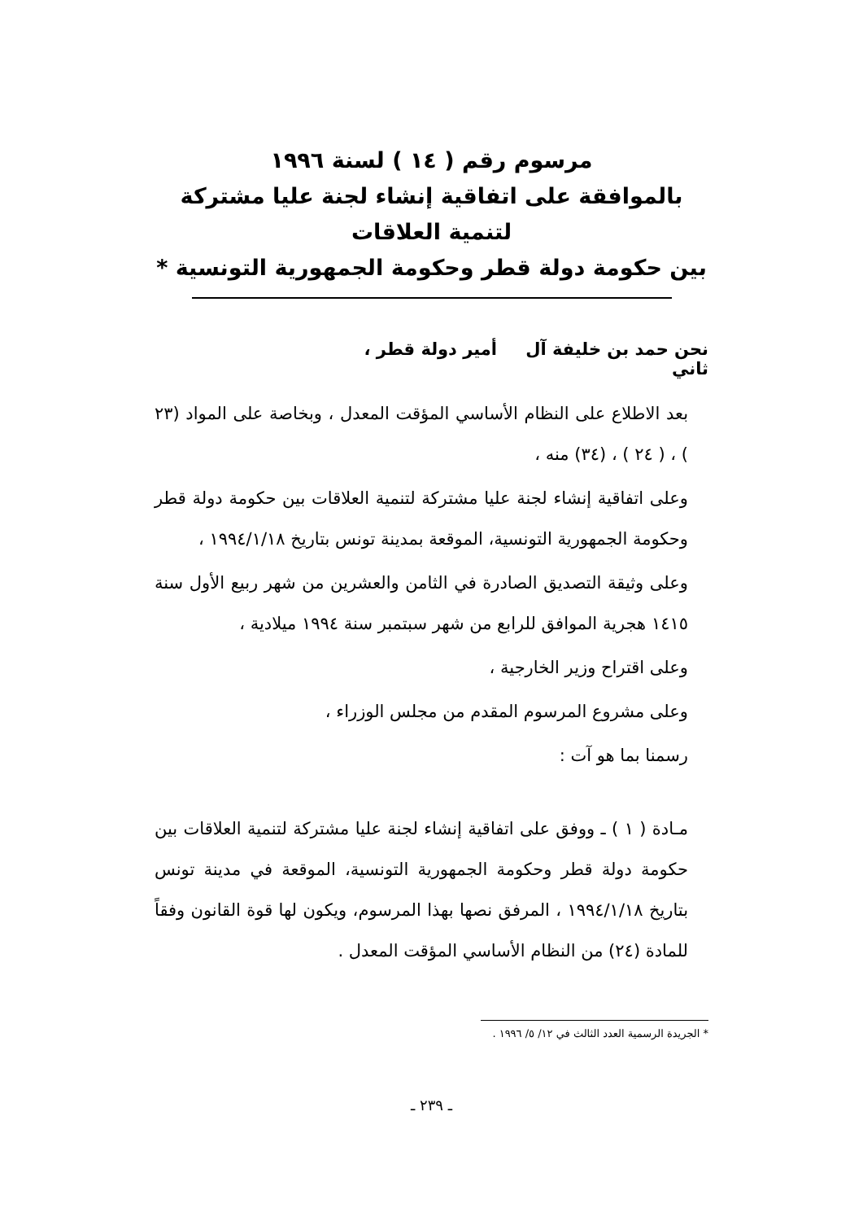مرسوم رقم ( ١٤ ) لسنة ١٩٩٦
بالموافقة على اتفاقية إنشاء لجنة عليا مشتركة لتنمية العلاقات
بين حكومة دولة قطر وحكومة الجمهورية التونسية *
نحن حمد بن خليفة آل ثاني أمير دولة قطر ،
بعد الاطلاع على النظام الأساسي المؤقت المعدل ، وبخاصة على المواد (٢٣ ) ، ( ٢٤ ) ، (٣٤) منه ،
وعلى اتفاقية إنشاء لجنة عليا مشتركة لتنمية العلاقات بين حكومة دولة قطر وحكومة الجمهورية التونسية، الموقعة بمدينة تونس بتاريخ ١٩٩٤/١/١٨ ،
وعلى وثيقة التصديق الصادرة في الثامن والعشرين من شهر ربيع الأول سنة ١٤١٥ هجرية الموافق للرابع من شهر سبتمبر سنة ١٩٩٤ ميلادية ،
وعلى اقتراح وزير الخارجية ،
وعلى مشروع المرسوم المقدم من مجلس الوزراء ،
رسمنا بما هو آت :
مـادة ( ١ ) ـ ووفق على اتفاقية إنشاء لجنة عليا مشتركة لتنمية العلاقات بين حكومة دولة قطر وحكومة الجمهورية التونسية، الموقعة في مدينة تونس بتاريخ ١٩٩٤/١/١٨ ، المرفق نصها بهذا المرسوم، ويكون لها قوة القانون وفقاً للمادة (٢٤) من النظام الأساسي المؤقت المعدل .
* الجريدة الرسمية العدد الثالث في ١٢/ ٥/ ١٩٩٦ .
ـ ٢٣٩ ـ